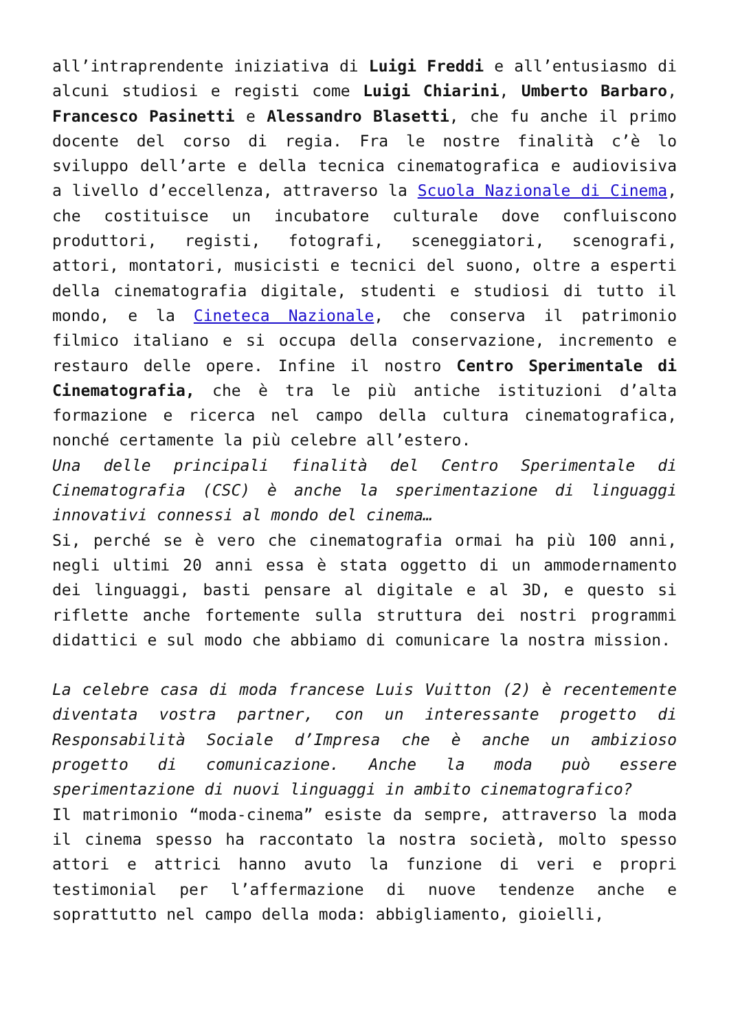all’intraprendente iniziativa di Luigi Freddi e all’entusiasmo di alcuni studiosi e registi come Luigi Chiarini, Umberto Barbaro, Francesco Pasinetti e Alessandro Blasetti, che fu anche il primo docente del corso di regia. Fra le nostre finalità c’è lo sviluppo dell’arte e della tecnica cinematografica e audiovisiva a livello d’eccellenza, attraverso la Scuola Nazionale di Cinema, che costituisce un incubatore culturale dove confluiscono produttori, registi, fotografi, sceneggiatori, scenografi, attori, montatori, musicisti e tecnici del suono, oltre a esperti della cinematografia digitale, studenti e studiosi di tutto il mondo, e la Cineteca Nazionale, che conserva il patrimonio filmico italiano e si occupa della conservazione, incremento e restauro delle opere. Infine il nostro Centro Sperimentale di Cinematografia, che è tra le più antiche istituzioni d’alta formazione e ricerca nel campo della cultura cinematografica, nonché certamente la più celebre all’estero.
Una delle principali finalità del Centro Sperimentale di Cinematografia (CSC) è anche la sperimentazione di linguaggi innovativi connessi al mondo del cinema…
Si, perché se è vero che cinematografia ormai ha più 100 anni, negli ultimi 20 anni essa è stata oggetto di un ammodernamento dei linguaggi, basti pensare al digitale e al 3D, e questo si riflette anche fortemente sulla struttura dei nostri programmi didattici e sul modo che abbiamo di comunicare la nostra mission.
La celebre casa di moda francese Luis Vuitton (2) è recentemente diventata vostra partner, con un interessante progetto di Responsabilità Sociale d’Impresa che è anche un ambizioso progetto di comunicazione. Anche la moda può essere sperimentazione di nuovi linguaggi in ambito cinematografico?
Il matrimonio “moda-cinema” esiste da sempre, attraverso la moda il cinema spesso ha raccontato la nostra società, molto spesso attori e attrici hanno avuto la funzione di veri e propri testimonial per l’affermazione di nuove tendenze anche e soprattutto nel campo della moda: abbigliamento, gioielli,